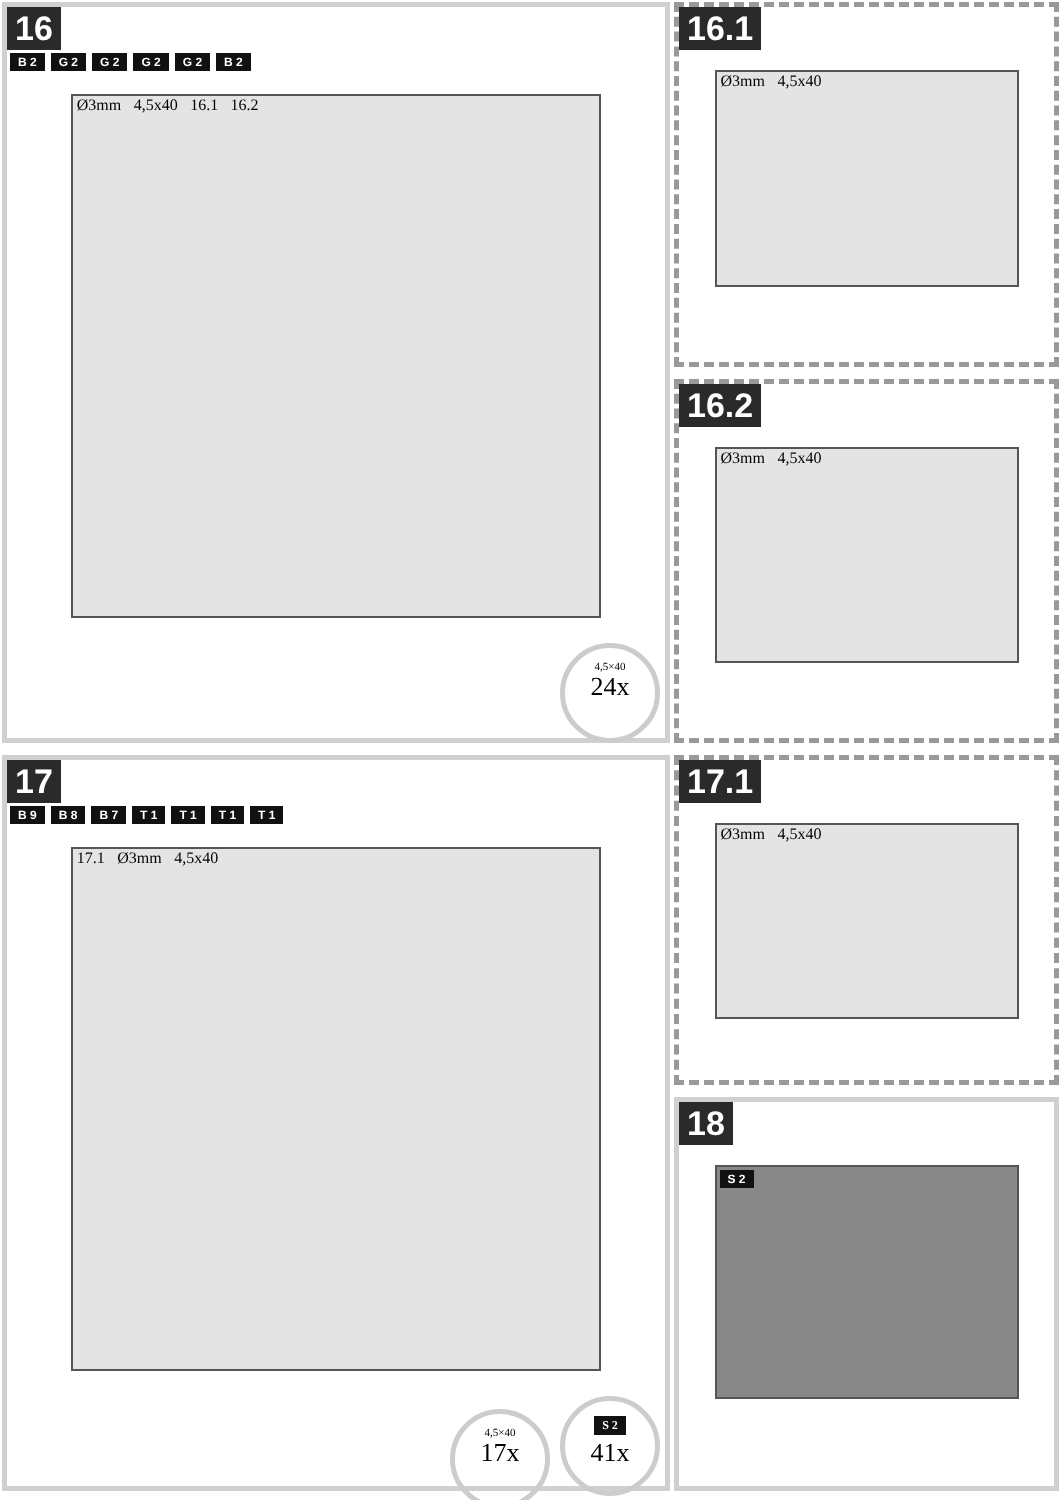16
B 2 G 2 G 2 G 2 G 2 B 2
Ø3mm 4,5x40 16.1 16.2
4,5×40 24x
16.1
Ø3mm 4,5x40
16.2
Ø3mm 4,5x40
17
B 9 B 8 B 7 T 1 T 1 T 1 T 1
17.1 Ø3mm 4,5x40
4,5×40 17x
S 2 41x
17.1
Ø3mm 4,5x40
18
S 2